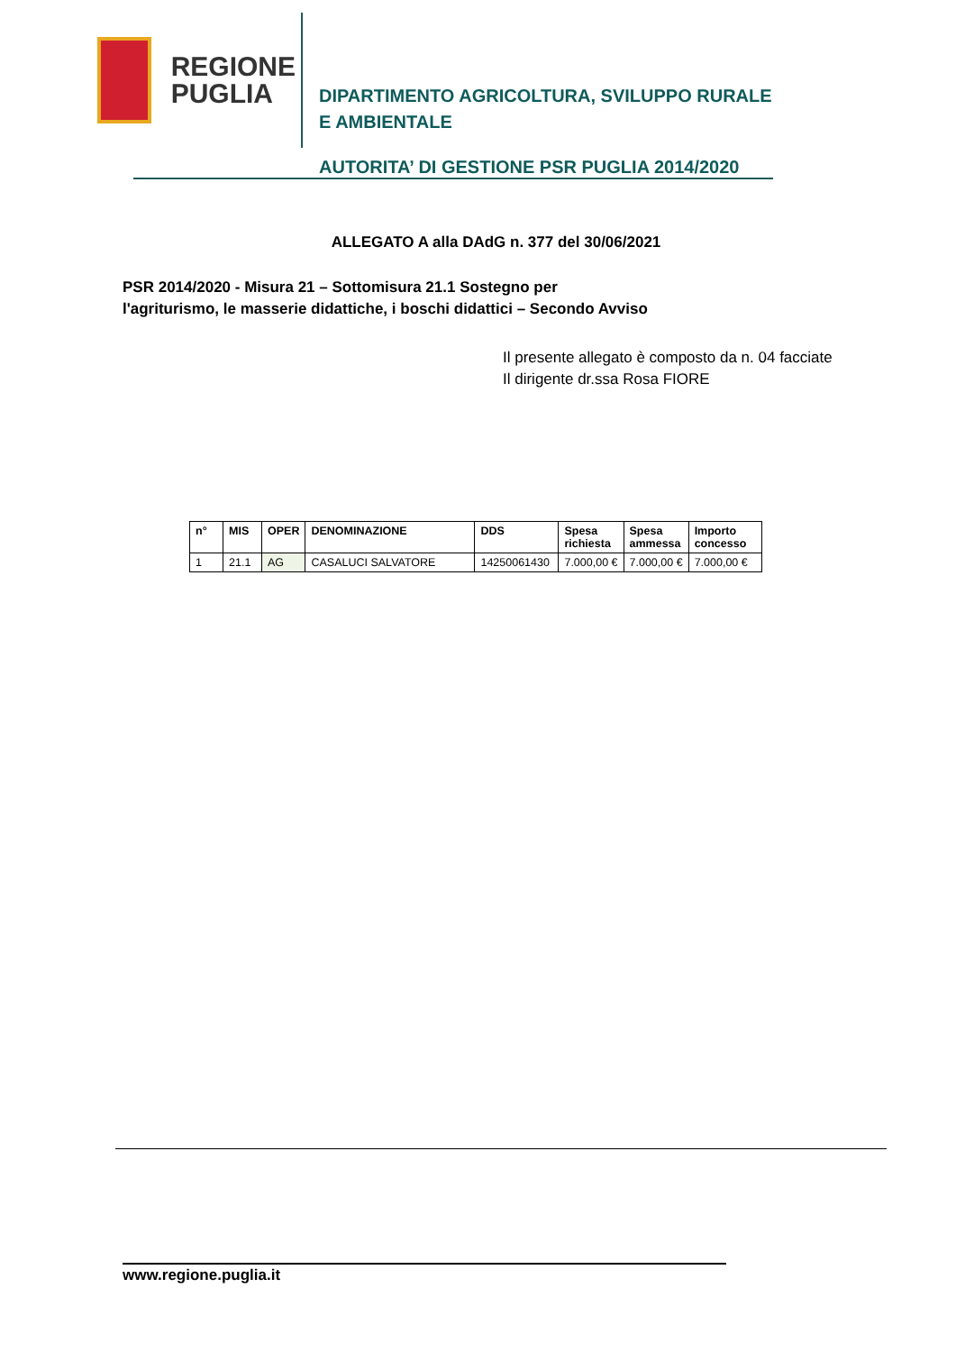REGIONE
PUGLIA
DIPARTIMENTO AGRICOLTURA, SVILUPPO RURALE
E AMBIENTALE
AUTORITA’ DI GESTIONE PSR PUGLIA 2014/2020
ALLEGATO A alla DAdG n. 377 del 30/06/2021
PSR 2014/2020 - Misura 21 – Sottomisura 21.1 Sostegno per
l'agriturismo, le masserie didattiche, i boschi didattici – Secondo Avviso
Il presente allegato è composto da n. 04 facciate
Il dirigente dr.ssa Rosa FIORE
| n° | MIS | OPER | DENOMINAZIONE | DDS | Spesa richiesta | Spesa ammessa | Importo concesso |
| --- | --- | --- | --- | --- | --- | --- | --- |
| 1 | 21.1 | AG | CASALUCI SALVATORE | 14250061430 | 7.000,00 € | 7.000,00 € | 7.000,00 € |
www.regione.puglia.it